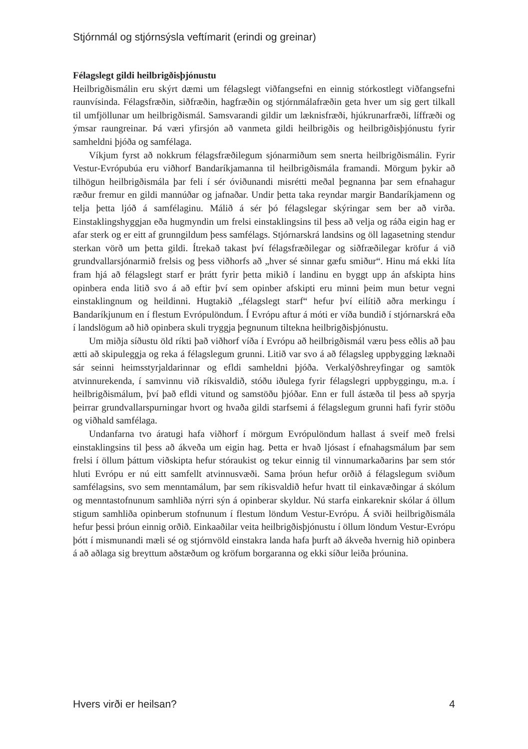Stjórnmál og stjórnsýsla veftímarit (erindi og greinar)
Félagslegt gildi heilbrigðisþjónustu
Heilbrigðismálin eru skýrt dæmi um félagslegt viðfangsefni en einnig stórkostlegt viðfangsefni raunvísinda. Félagsfræðin, siðfræðin, hagfræðin og stjórnmálafræðin geta hver um sig gert tilkall til umfjöllunar um heilbrigðismál. Samsvarandi gildir um læknisfræði, hjúkrunarfræði, líffræði og ýmsar raungreinar. Þá væri yfirsjón að vanmeta gildi heilbrigðis og heilbrigðisþjónustu fyrir samheldni þjóða og samfélaga.
Víkjum fyrst að nokkrum félagsfræðilegum sjónarmiðum sem snerta heilbrigðismálin. Fyrir Vestur-Evrópubúa eru viðhorf Bandaríkjamanna til heilbrigðismála framandi. Mörgum þykir að tilhögun heilbrigðismála þar feli í sér óviðunandi misrétti meðal þegnanna þar sem efnahagur ræður fremur en gildi mannúðar og jafnaðar. Undir þetta taka reyndar margir Bandaríkjamenn og telja þetta ljóð á samfélaginu. Málið á sér þó félagslegar skýringar sem ber að virða. Einstaklingshyggjan eða hugmyndin um frelsi einstaklingsins til þess að velja og ráða eigin hag er afar sterk og er eitt af grunngildum þess samfélags. Stjórnarskrá landsins og öll lagasetning stendur sterkan vörð um þetta gildi. Ítrekað takast því félagsfræðilegar og siðfræðilegar kröfur á við grundvallarsjónarmið frelsis og þess viðhorfs að „hver sé sinnar gæfu smiður“. Hinu má ekki líta fram hjá að félagslegt starf er þrátt fyrir þetta mikið í landinu en byggt upp án afskipta hins opinbera enda litið svo á að eftir því sem opinber afskipti eru minni þeim mun betur vegni einstaklingnum og heildinni. Hugtakið „félagslegt starf“ hefur því eilítið aðra merkingu í Bandaríkjunum en í flestum Evrópulöndum. Í Evrópu aftur á móti er víða bundið í stjórnarskrá eða í landslögum að hið opinbera skuli tryggja þegnunum tiltekna heilbrigðisþjónustu.
Um miðja síðustu öld ríkti það viðhorf víða í Evrópu að heilbrigðismál væru þess eðlis að þau ætti að skipuleggja og reka á félagslegum grunni. Litið var svo á að félagsleg uppbygging læknaði sár seinni heimsstyrjaldarinnar og efldi samheldni þjóða. Verkalýðshreyfingar og samtök atvinnurekenda, í samvinnu við ríkisvaldið, stóðu iðulega fyrir félagslegri uppbyggingu, m.a. í heilbrigðismálum, því það efldi vitund og samstöðu þjóðar. Enn er full ástæða til þess að spyrja þeirrar grundvallarspurningar hvort og hvaða gildi starfsemi á félagslegum grunni hafi fyrir stöðu og viðhald samfélaga.
Undanfarna tvo áratugi hafa viðhorf í mörgum Evrópulöndum hallast á sveif með frelsi einstaklingsins til þess að ákveða um eigin hag. Þetta er hvað ljósast í efnahagsmálum þar sem frelsi í öllum þáttum viðskipta hefur stóraukist og tekur einnig til vinnumarkaðarins þar sem stór hluti Evrópu er nú eitt samfellt atvinnusvæði. Sama þróun hefur orðið á félagslegum sviðum samfélagsins, svo sem menntamálum, þar sem ríkisvaldið hefur hvatt til einkavæðingar á skólum og menntastofnunum samhliða nýrri sýn á opinberar skyldur. Nú starfa einkareknir skólar á öllum stigum samhliða opinberum stofnunum í flestum löndum Vestur-Evrópu. Á sviði heilbrigðismála hefur þessi þróun einnig orðið. Einkaaðilar veita heilbrigðisþjónustu í öllum löndum Vestur-Evrópu þótt í mismunandi mæli sé og stjórnvöld einstakra landa hafa þurft að ákveða hvernig hið opinbera á að aðlaga sig breyttum aðstæðum og kröfum borgaranna og ekki síður leiða þróunina.
Hvers virði er heilsan? 4